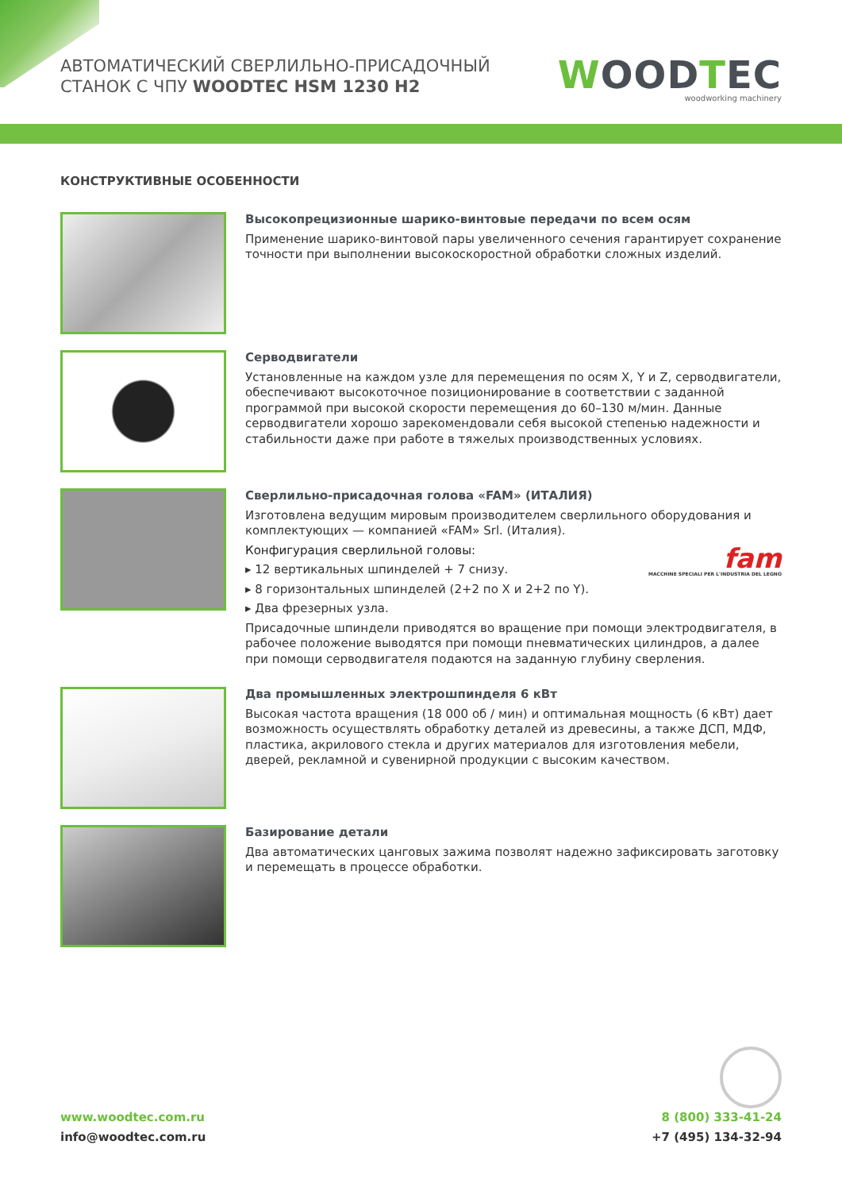АВТОМАТИЧЕСКИЙ СВЕРЛИЛЬНО-ПРИСАДОЧНЫЙ
СТАНОК С ЧПУ WOODTEC HSM 1230 H2
WOODTEC
woodworking machinery
КОНСТРУКТИВНЫЕ ОСОБЕННОСТИ
Высокопрецизионные шарико-винтовые передачи по всем осям
Применение шарико-винтовой пары увеличенного сечения гарантирует сохранение точности при выполнении высокоскоростной обработки сложных изделий.
Серводвигатели
Установленные на каждом узле для перемещения по осям X, Y и Z, серводвигатели, обеспечивают высокоточное позиционирование в соответствии с заданной программой при высокой скорости перемещения до 60–130 м/мин. Данные серводвигатели хорошо зарекомендовали себя высокой степенью надежности и стабильности даже при работе в тяжелых производственных условиях.
Сверлильно-присадочная голова «FAM» (ИТАЛИЯ)
Изготовлена ведущим мировым производителем сверлильного оборудования и комплектующих — компанией «FAM» Srl. (Италия).
Конфигурация сверлильной головы:
▸ 12 вертикальных шпинделей + 7 снизу.
▸ 8 горизонтальных шпинделей (2+2 по X и 2+2 по Y).
▸ Два фрезерных узла.
fam
MACCHINE SPECIALI PER L'INDUSTRIA DEL LEGNO
Присадочные шпиндели приводятся во вращение при помощи электродвигателя, в рабочее положение выводятся при помощи пневматических цилиндров, а далее при помощи серводвигателя подаются на заданную глубину сверления.
Два промышленных электрошпинделя 6 кВт
Высокая частота вращения (18 000 об / мин) и оптимальная мощность (6 кВт) дает возможность осуществлять обработку деталей из древесины, а также ДСП, МДФ, пластика, акрилового стекла и других материалов для изготовления мебели, дверей, рекламной и сувенирной продукции с высоким качеством.
Базирование детали
Два автоматических цанговых зажима позволят надежно зафиксировать заготовку и перемещать в процессе обработки.
www.woodtec.com.ru
info@woodtec.com.ru
8 (800) 333-41-24
+7 (495) 134-32-94